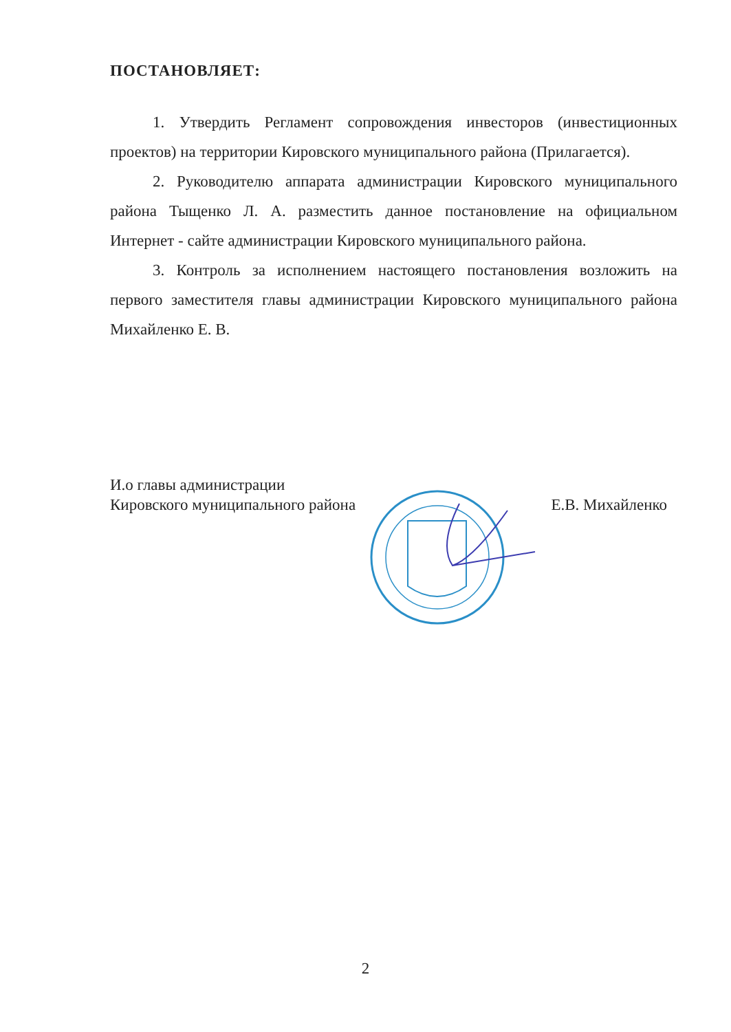ПОСТАНОВЛЯЕТ:
1. Утвердить Регламент сопровождения инвесторов (инвестиционных проектов) на территории Кировского муниципального района (Прилагается).
2. Руководителю аппарата администрации Кировского муниципального района Тыщенко Л. А. разместить данное постановление на официальном Интернет - сайте администрации Кировского муниципального района.
3. Контроль за исполнением настоящего постановления возложить на первого заместителя главы администрации Кировского муниципального района Михайленко Е. В.
И.о главы администрации
Кировского муниципального района
Е.В. Михайленко
2